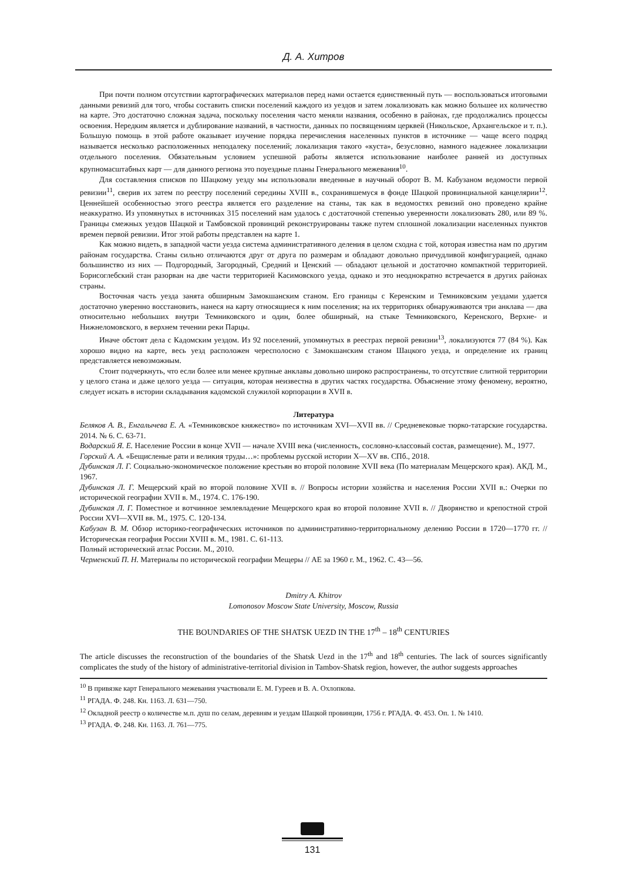Д. А. Хитров
При почти полном отсутствии картографических материалов перед нами остается единственный путь — воспользоваться итоговыми данными ревизий для того, чтобы составить списки поселений каждого из уездов и затем локализовать как можно большее их количество на карте. Это достаточно сложная задача, поскольку поселения часто меняли названия, особенно в районах, где продолжались процессы освоения. Нередким является и дублирование названий, в частности, данных по посвящениям церквей (Никольское, Архангельское и т. п.). Большую помощь в этой работе оказывает изучение порядка перечисления населенных пунктов в источнике — чаще всего подряд называется несколько расположенных неподалеку поселений; локализация такого «куста», безусловно, намного надежнее локализации отдельного поселения. Обязательным условием успешной работы является использование наиболее ранней из доступных крупномасштабных карт — для данного региона это поуездные планы Генерального межевания<sup>10</sup>.
Для составления списков по Шацкому уезду мы использовали введенные в научный оборот В. М. Кабузаном ведомости первой ревизии<sup>11</sup>, сверив их затем по реестру поселений середины XVIII в., сохранившемуся в фонде Шацкой провинциальной канцелярии<sup>12</sup>. Ценнейшей особенностью этого реестра является его разделение на станы, так как в ведомостях ревизий оно проведено крайне неаккуратно. Из упомянутых в источниках 315 поселений нам удалось с достаточной степенью уверенности локализовать 280, или 89 %. Границы смежных уездов Шацкой и Тамбовской провинций реконструированы также путем сплошной локализации населенных пунктов времен первой ревизии. Итог этой работы представлен на карте 1.
Как можно видеть, в западной части уезда система административного деления в целом сходна с той, которая известна нам по другим районам государства. Станы сильно отличаются друг от друга по размерам и обладают довольно причудливой конфигурацией, однако большинство из них — Подгородный, Загородный, Средний и Ценский — обладают цельной и достаточно компактной территорией. Борисоглебский стан разорван на две части территорией Касимовского уезда, однако и это неоднократно встречается в других районах страны.
Восточная часть уезда занята обширным Замокшанским станом. Его границы с Керенским и Темниковским уездами удается достаточно уверенно восстановить, нанеся на карту относящиеся к ним поселения; на их территориях обнаруживаются три анклава — два относительно небольших внутри Темниковского и один, более обширный, на стыке Темниковского, Керенского, Верхне- и Нижнеломовского, в верхнем течении реки Парцы.
Иначе обстоят дела с Кадомским уездом. Из 92 поселений, упомянутых в реестрах первой ревизии<sup>13</sup>, локализуются 77 (84 %). Как хорошо видно на карте, весь уезд расположен чересполосно с Замокшанским станом Шацкого уезда, и определение их границ представляется невозможным.
Стоит подчеркнуть, что если более или менее крупные анклавы довольно широко распространены, то отсутствие слитной территории у целого стана и даже целого уезда — ситуация, которая неизвестна в других частях государства. Объяснение этому феномену, вероятно, следует искать в истории складывания кадомской служилой корпорации в XVII в.
Литература
Беляков А. В., Енгалычева Е. А. «Темниковское княжество» по источникам XVI—XVII вв. // Средневековые тюрко-татарские государства. 2014. № 6. С. 63-71.
Водарский Я. Е. Население России в конце XVII — начале XVIII века (численность, сословно-классовый состав, размещение). М., 1977.
Горский А. А. «Бещисленые рати и великия труды…»: проблемы русской истории X—XV вв. СПб., 2018.
Дубинская Л. Г. Социально-экономическое положение крестьян во второй половине XVII века (По материалам Мещерского края). АКД. М., 1967.
Дубинская Л. Г. Мещерский край во второй половине XVII в. // Вопросы истории хозяйства и населения России XVII в.: Очерки по исторической географии XVII в. М., 1974. С. 176-190.
Дубинская Л. Г. Поместное и вотчинное землевладение Мещерского края во второй половине XVII в. // Дворянство и крепостной строй России XVI—XVII вв. М., 1975. С. 120-134.
Кабузан В. М. Обзор историко-географических источников по административно-территориальному делению России в 1720—1770 гг. // Историческая география России XVIII в. М., 1981. С. 61-113.
Полный исторический атлас России. М., 2010.
Черменский П. Н. Материалы по исторической географии Мещеры // АЕ за 1960 г. М., 1962. С. 43—56.
Dmitry A. Khitrov
Lomonosov Moscow State University, Moscow, Russia
THE BOUNDARIES OF THE SHATSK UEZD IN THE 17<sup>th</sup> – 18<sup>th</sup> CENTURIES
The article discusses the reconstruction of the boundaries of the Shatsk Uezd in the 17<sup>th</sup> and 18<sup>th</sup> centuries. The lack of sources significantly complicates the study of the history of administrative-territorial division in Tambov-Shatsk region, however, the author suggests approaches
<sup>10</sup> В привязке карт Генерального межевания участвовали Е. М. Гуреев и В. А. Охлопкова.
<sup>11</sup> РГАДА. Ф. 248. Кн. 1163. Л. 631—750.
<sup>12</sup> Окладной реестр о количестве м.п. душ по селам, деревням и уездам Шацкой провинции, 1756 г. РГАДА. Ф. 453. Оп. 1. № 1410.
<sup>13</sup> РГАДА. Ф. 248. Кн. 1163. Л. 761—775.
131